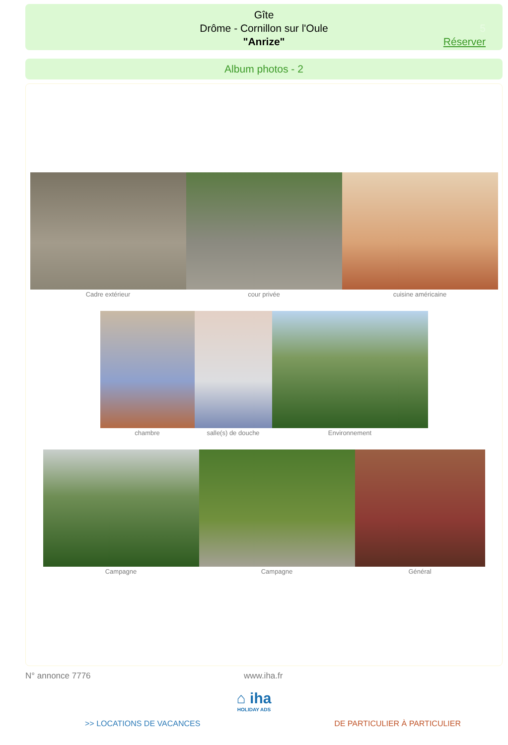Gîte
Drôme - Cornillon sur l'Oule
"Anrize"
5
Réserver
Album photos - 2
Cadre extérieur cour privée cuisine américaine
chambre salle(s) de douche Environnement
Campagne Campagne Général
N° annonce 7776 www.iha.fr
⌂ iha
HOLIDAY ADS
>> LOCATIONS DE VACANCES DE PARTICULIER À PARTICULIER